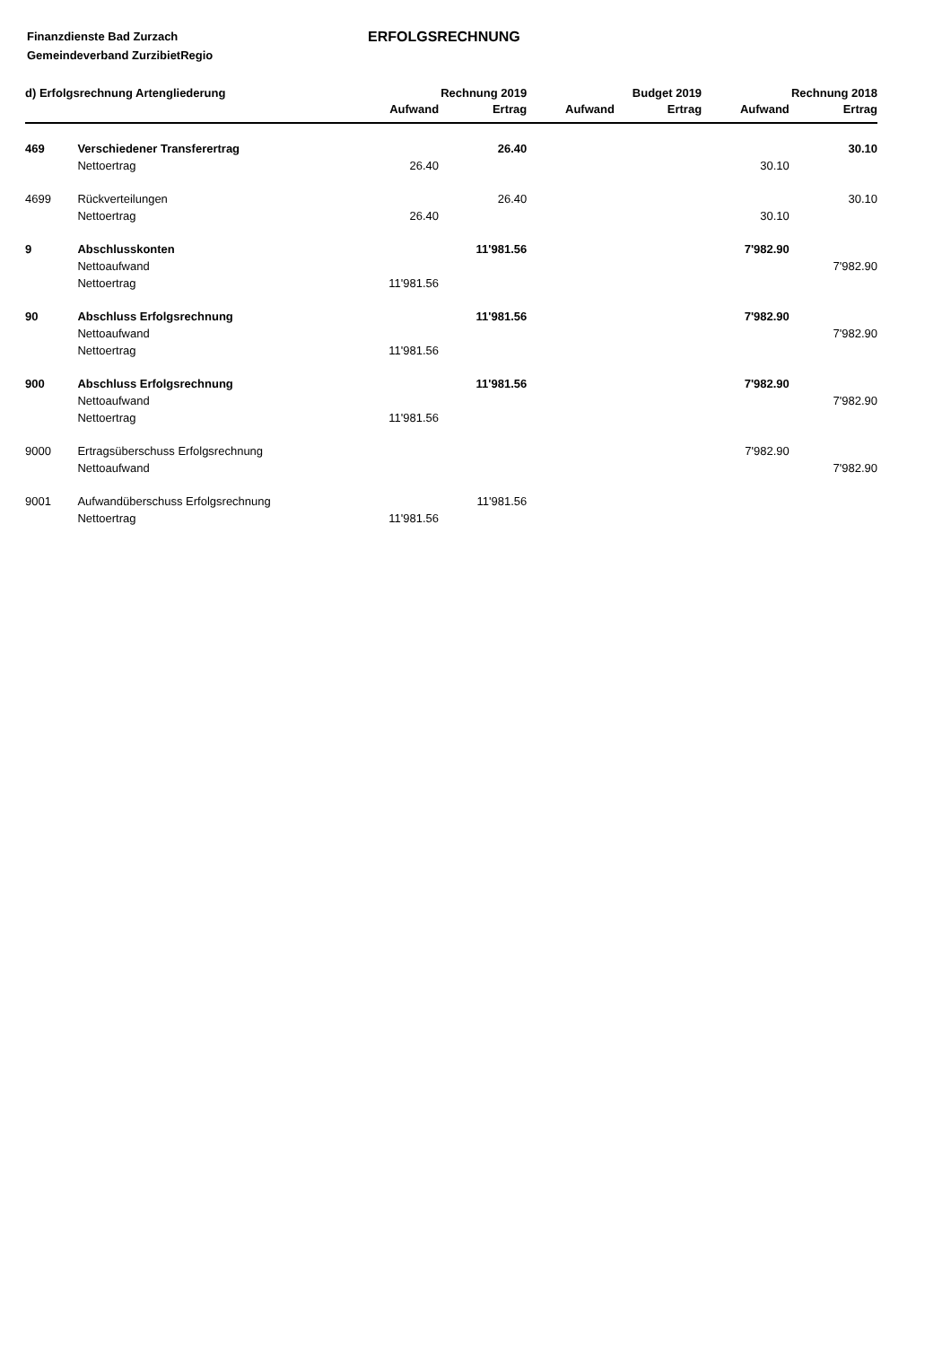Finanzdienste Bad Zurzach
Gemeindeverband ZurzibietRegio
ERFOLGSRECHNUNG
| d) Erfolgsrechnung Artengliederung | | | Rechnung 2019 | | Budget 2019 | | Rechnung 2018 |
| --- | --- | --- | --- | --- | --- | --- | --- |
| | | Aufwand | Ertrag | Aufwand | Ertrag | Aufwand | Ertrag |
| 469 | Verschiedener Transferertrag | | 26.40 | | | | 30.10 |
| | Nettoertrag | 26.40 | | | | 30.10 | |
| 4699 | Rückverteilungen | | 26.40 | | | | 30.10 |
| | Nettoertrag | 26.40 | | | | 30.10 | |
| 9 | Abschlusskonten | | 11'981.56 | | | 7'982.90 | |
| | Nettoaufwand | | | | | | 7'982.90 |
| | Nettoertrag | 11'981.56 | | | | | |
| 90 | Abschluss Erfolgsrechnung | | 11'981.56 | | | 7'982.90 | |
| | Nettoaufwand | | | | | | 7'982.90 |
| | Nettoertrag | 11'981.56 | | | | | |
| 900 | Abschluss Erfolgsrechnung | | 11'981.56 | | | 7'982.90 | |
| | Nettoaufwand | | | | | | 7'982.90 |
| | Nettoertrag | 11'981.56 | | | | | |
| 9000 | Ertragsüberschuss Erfolgsrechnung | | | | | 7'982.90 | |
| | Nettoaufwand | | | | | | 7'982.90 |
| 9001 | Aufwandüberschuss Erfolgsrechnung | | 11'981.56 | | | | |
| | Nettoertrag | 11'981.56 | | | | | |